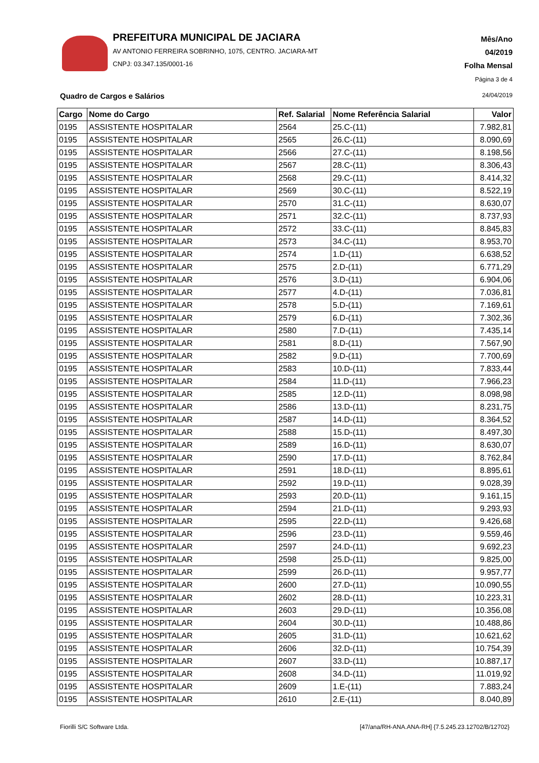PREFEITURA MUNICIPAL DE JACIARA
AV ANTONIO FERREIRA SOBRINHO, 1075, CENTRO. JACIARA-MT
CNPJ: 03.347.135/0001-16
Mês/Ano
04/2019
Folha Mensal
Página 3 de 4
Quadro de Cargos e Salários 24/04/2019
| Cargo | Nome do Cargo | Ref. Salarial | Nome Referência Salarial | Valor |
| --- | --- | --- | --- | --- |
| 0195 | ASSISTENTE HOSPITALAR | 2564 | 25.C-(11) | 7.982,81 |
| 0195 | ASSISTENTE HOSPITALAR | 2565 | 26.C-(11) | 8.090,69 |
| 0195 | ASSISTENTE HOSPITALAR | 2566 | 27.C-(11) | 8.198,56 |
| 0195 | ASSISTENTE HOSPITALAR | 2567 | 28.C-(11) | 8.306,43 |
| 0195 | ASSISTENTE HOSPITALAR | 2568 | 29.C-(11) | 8.414,32 |
| 0195 | ASSISTENTE HOSPITALAR | 2569 | 30.C-(11) | 8.522,19 |
| 0195 | ASSISTENTE HOSPITALAR | 2570 | 31.C-(11) | 8.630,07 |
| 0195 | ASSISTENTE HOSPITALAR | 2571 | 32.C-(11) | 8.737,93 |
| 0195 | ASSISTENTE HOSPITALAR | 2572 | 33.C-(11) | 8.845,83 |
| 0195 | ASSISTENTE HOSPITALAR | 2573 | 34.C-(11) | 8.953,70 |
| 0195 | ASSISTENTE HOSPITALAR | 2574 | 1.D-(11) | 6.638,52 |
| 0195 | ASSISTENTE HOSPITALAR | 2575 | 2.D-(11) | 6.771,29 |
| 0195 | ASSISTENTE HOSPITALAR | 2576 | 3.D-(11) | 6.904,06 |
| 0195 | ASSISTENTE HOSPITALAR | 2577 | 4.D-(11) | 7.036,81 |
| 0195 | ASSISTENTE HOSPITALAR | 2578 | 5.D-(11) | 7.169,61 |
| 0195 | ASSISTENTE HOSPITALAR | 2579 | 6.D-(11) | 7.302,36 |
| 0195 | ASSISTENTE HOSPITALAR | 2580 | 7.D-(11) | 7.435,14 |
| 0195 | ASSISTENTE HOSPITALAR | 2581 | 8.D-(11) | 7.567,90 |
| 0195 | ASSISTENTE HOSPITALAR | 2582 | 9.D-(11) | 7.700,69 |
| 0195 | ASSISTENTE HOSPITALAR | 2583 | 10.D-(11) | 7.833,44 |
| 0195 | ASSISTENTE HOSPITALAR | 2584 | 11.D-(11) | 7.966,23 |
| 0195 | ASSISTENTE HOSPITALAR | 2585 | 12.D-(11) | 8.098,98 |
| 0195 | ASSISTENTE HOSPITALAR | 2586 | 13.D-(11) | 8.231,75 |
| 0195 | ASSISTENTE HOSPITALAR | 2587 | 14.D-(11) | 8.364,52 |
| 0195 | ASSISTENTE HOSPITALAR | 2588 | 15.D-(11) | 8.497,30 |
| 0195 | ASSISTENTE HOSPITALAR | 2589 | 16.D-(11) | 8.630,07 |
| 0195 | ASSISTENTE HOSPITALAR | 2590 | 17.D-(11) | 8.762,84 |
| 0195 | ASSISTENTE HOSPITALAR | 2591 | 18.D-(11) | 8.895,61 |
| 0195 | ASSISTENTE HOSPITALAR | 2592 | 19.D-(11) | 9.028,39 |
| 0195 | ASSISTENTE HOSPITALAR | 2593 | 20.D-(11) | 9.161,15 |
| 0195 | ASSISTENTE HOSPITALAR | 2594 | 21.D-(11) | 9.293,93 |
| 0195 | ASSISTENTE HOSPITALAR | 2595 | 22.D-(11) | 9.426,68 |
| 0195 | ASSISTENTE HOSPITALAR | 2596 | 23.D-(11) | 9.559,46 |
| 0195 | ASSISTENTE HOSPITALAR | 2597 | 24.D-(11) | 9.692,23 |
| 0195 | ASSISTENTE HOSPITALAR | 2598 | 25.D-(11) | 9.825,00 |
| 0195 | ASSISTENTE HOSPITALAR | 2599 | 26.D-(11) | 9.957,77 |
| 0195 | ASSISTENTE HOSPITALAR | 2600 | 27.D-(11) | 10.090,55 |
| 0195 | ASSISTENTE HOSPITALAR | 2602 | 28.D-(11) | 10.223,31 |
| 0195 | ASSISTENTE HOSPITALAR | 2603 | 29.D-(11) | 10.356,08 |
| 0195 | ASSISTENTE HOSPITALAR | 2604 | 30.D-(11) | 10.488,86 |
| 0195 | ASSISTENTE HOSPITALAR | 2605 | 31.D-(11) | 10.621,62 |
| 0195 | ASSISTENTE HOSPITALAR | 2606 | 32.D-(11) | 10.754,39 |
| 0195 | ASSISTENTE HOSPITALAR | 2607 | 33.D-(11) | 10.887,17 |
| 0195 | ASSISTENTE HOSPITALAR | 2608 | 34.D-(11) | 11.019,92 |
| 0195 | ASSISTENTE HOSPITALAR | 2609 | 1.E-(11) | 7.883,24 |
| 0195 | ASSISTENTE HOSPITALAR | 2610 | 2.E-(11) | 8.040,89 |
Fiorilli S/C Software Ltda.
[47/ana/RH-ANA.ANA-RH] {7.5.245.23.12702/B/12702}